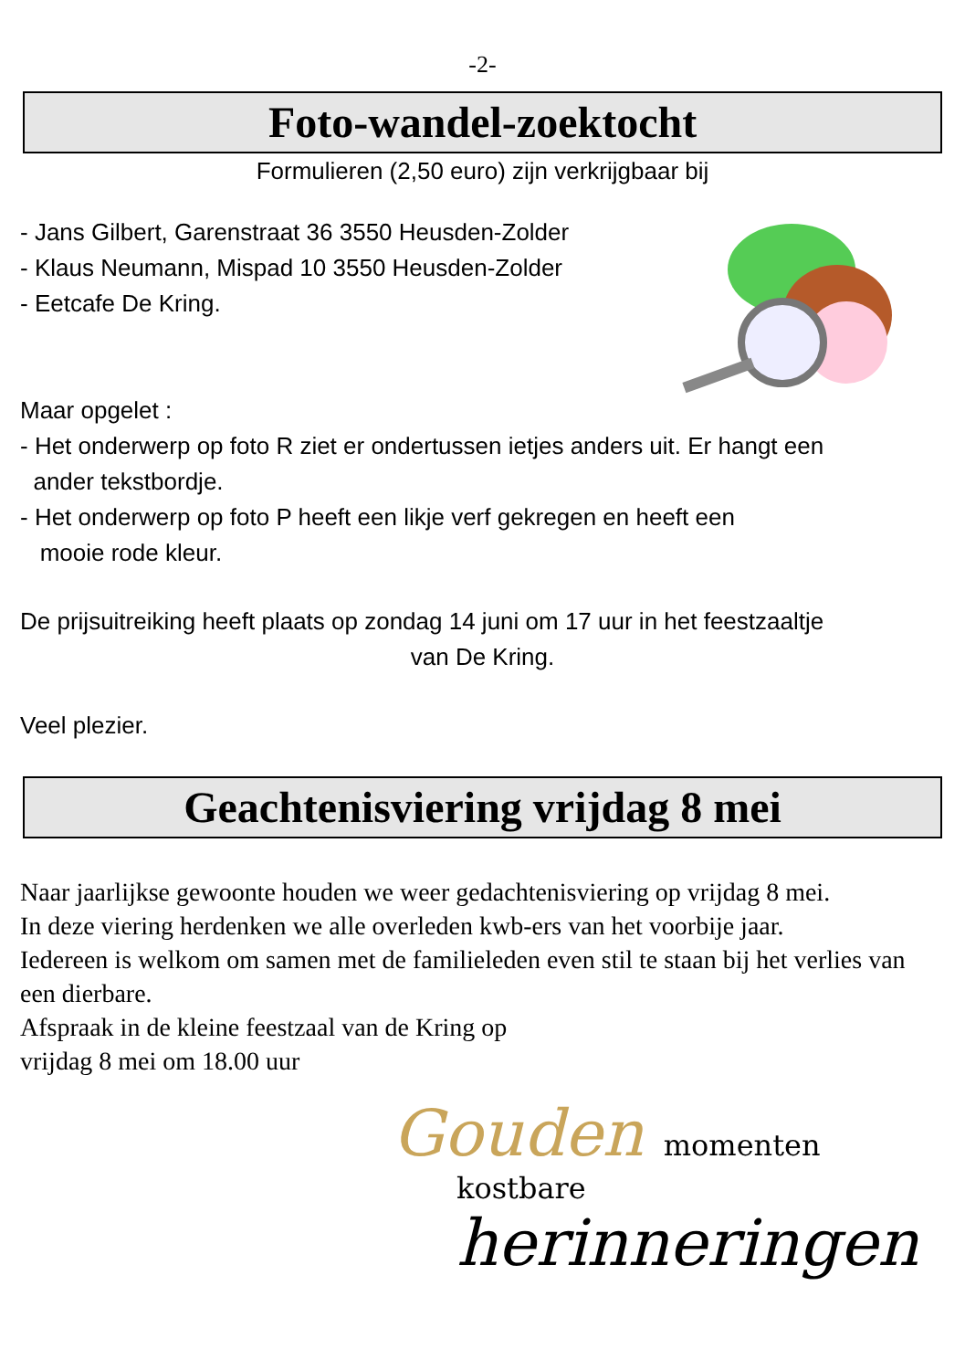-2-
Foto-wandel-zoektocht
Formulieren (2,50 euro) zijn verkrijgbaar bij
- Jans Gilbert, Garenstraat 36 3550 Heusden-Zolder
- Klaus Neumann, Mispad 10 3550 Heusden-Zolder
- Eetcafe De Kring.
Maar opgelet :
- Het onderwerp op foto R ziet er ondertussen ietjes anders uit. Er hangt een
ander tekstbordje.
- Het onderwerp op foto P heeft een likje verf gekregen en heeft een
mooie rode kleur.
De prijsuitreiking heeft plaats op zondag 14 juni om 17 uur in het feestzaaltje
van De Kring.
Veel plezier.
Geachtenisviering vrijdag 8 mei
Naar jaarlijkse gewoonte houden we weer gedachtenisviering op vrijdag 8 mei.
In deze viering herdenken we alle overleden kwb-ers van het voorbije jaar.
Iedereen is welkom om samen met de familieleden even stil te staan bij het verlies van een dierbare.
Afspraak in de kleine feestzaal van de Kring op
vrijdag 8 mei om 18.00 uur
Gouden momenten
kostbare herinneringen